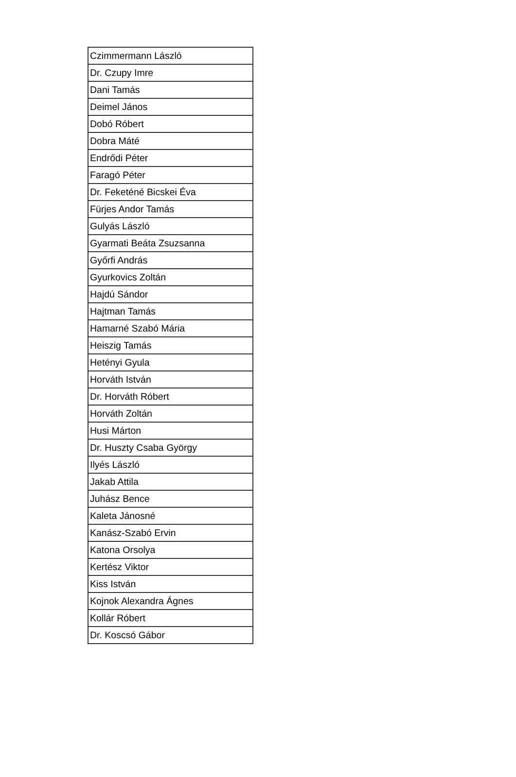| Czimmermann László |
| Dr. Czupy Imre |
| Dani Tamás |
| Deimel János |
| Dobó Róbert |
| Dobra Máté |
| Endrődi Péter |
| Faragó Péter |
| Dr. Feketéné Bicskei Éva |
| Fürjes Andor Tamás |
| Gulyás László |
| Gyarmati Beáta Zsuzsanna |
| Győrfi András |
| Gyurkovics Zoltán |
| Hajdú Sándor |
| Hajtman Tamás |
| Hamarné Szabó Mária |
| Heiszig Tamás |
| Hetényi Gyula |
| Horváth István |
| Dr. Horváth Róbert |
| Horváth Zoltán |
| Husi Márton |
| Dr. Huszty Csaba György |
| Ilyés László |
| Jakab Attila |
| Juhász Bence |
| Kaleta Jánosné |
| Kanász-Szabó Ervin |
| Katona Orsolya |
| Kertész Viktor |
| Kiss István |
| Kojnok Alexandra Ágnes |
| Kollár Róbert |
| Dr. Koscsó Gábor |